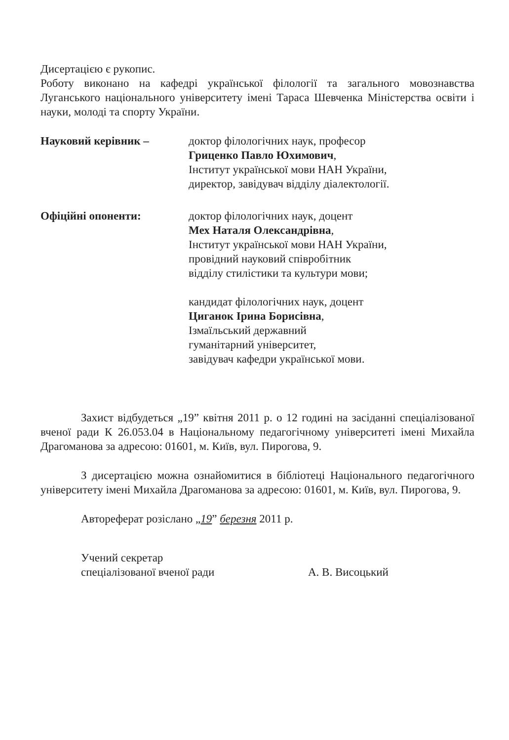Дисертацією є рукопис.
Роботу виконано на кафедрі української філології та загального мовознавства Луганського національного університету імені Тараса Шевченка Міністерства освіти і науки, молоді та спорту України.
Науковий керівник – доктор філологічних наук, професор
Гриценко Павло Юхимович,
Інститут української мови НАН України,
директор, завідувач відділу діалектології.
Офіційні опоненти: доктор філологічних наук, доцент
Мех Наталя Олександрівна,
Інститут української мови НАН України,
провідний науковий співробітник
відділу стилістики та культури мови;
кандидат філологічних наук, доцент
Циганок Ірина Борисівна,
Ізмаїльський державний
гуманітарний університет,
завідувач кафедри української мови.
Захист відбудеться „19” квітня 2011 р. о 12 годині на засіданні спеціалізованої вченої ради К 26.053.04 в Національному педагогічному університеті імені Михайла Драгоманова за адресою: 01601, м. Київ, вул. Пирогова, 9.
З дисертацією можна ознайомитися в бібліотеці Національного педагогічного університету імені Михайла Драгоманова за адресою: 01601, м. Київ, вул. Пирогова, 9.
Автореферат розіслано „19” березня 2011 р.
Учений секретар
спеціалізованої вченої ради
А. В. Висоцький